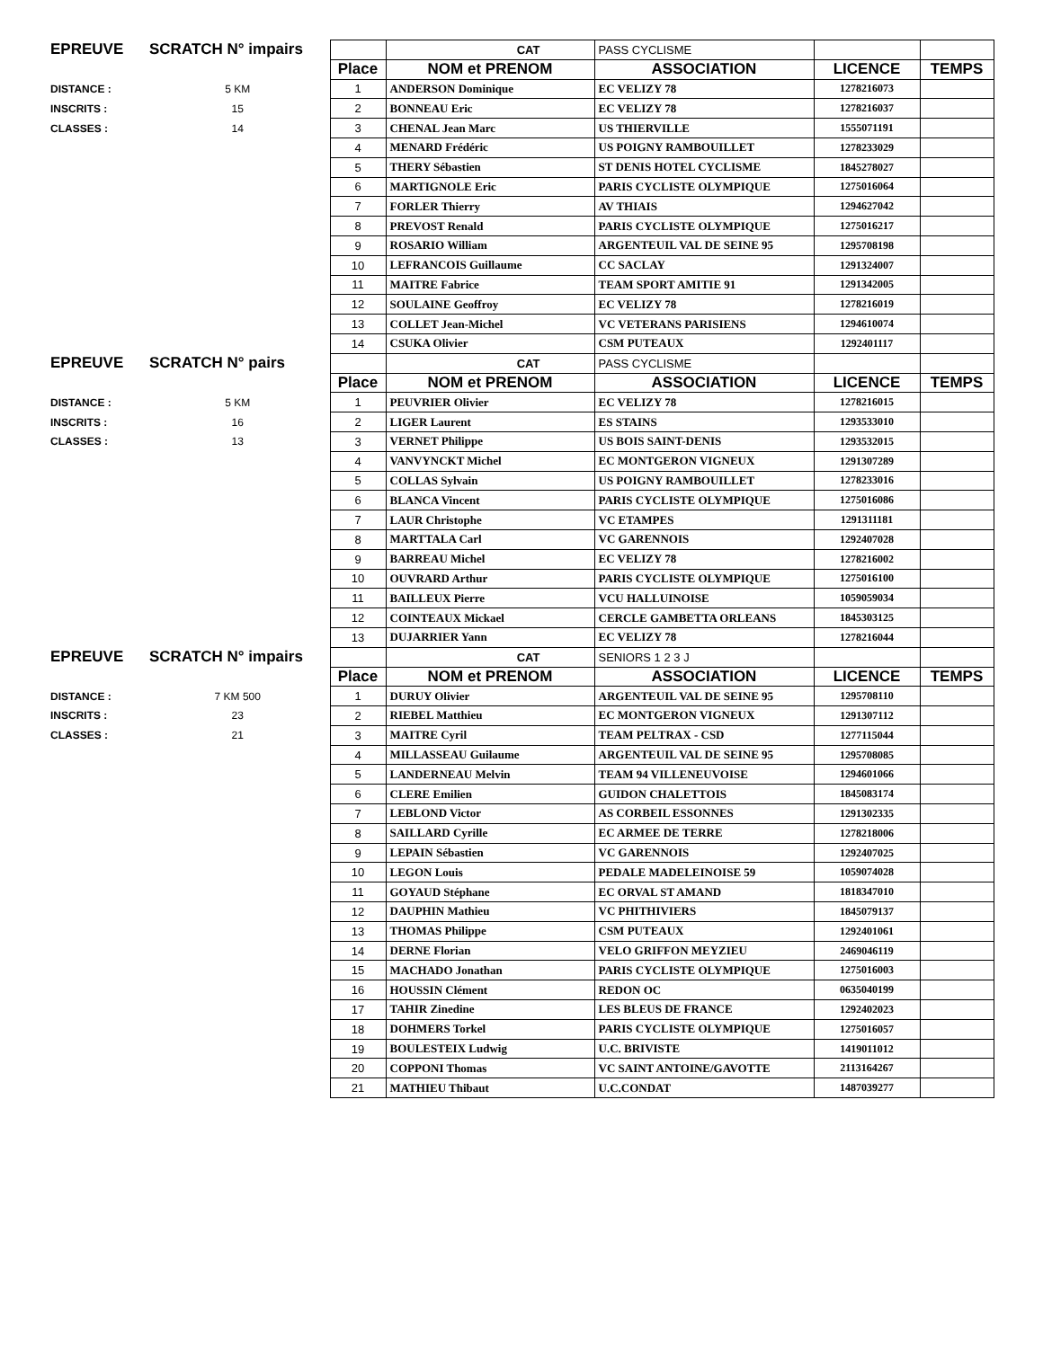| EPREUVE | SCRATCH N° impairs | | CAT | PASS CYCLISME | | |
| | | Place | NOM et PRENOM | ASSOCIATION | LICENCE | TEMPS |
| DISTANCE : | 5 KM | 1 | ANDERSON Dominique | EC VELIZY 78 | 1278216073 | |
| INSCRITS : | 15 | 2 | BONNEAU Eric | EC VELIZY 78 | 1278216037 | |
| CLASSES : | 14 | 3 | CHENAL Jean Marc | US THIERVILLE | 1555071191 | |
| | | 4 | MENARD Frédéric | US POIGNY RAMBOUILLET | 1278233029 | |
| | | 5 | THERY Sébastien | ST DENIS HOTEL CYCLISME | 1845278027 | |
| | | 6 | MARTIGNOLE Eric | PARIS CYCLISTE OLYMPIQUE | 1275016064 | |
| | | 7 | FORLER Thierry | AV THIAIS | 1294627042 | |
| | | 8 | PREVOST Renald | PARIS CYCLISTE OLYMPIQUE | 1275016217 | |
| | | 9 | ROSARIO William | ARGENTEUIL VAL DE SEINE 95 | 1295708198 | |
| | | 10 | LEFRANCOIS Guillaume | CC SACLAY | 1291324007 | |
| | | 11 | MAITRE Fabrice | TEAM SPORT AMITIE 91 | 1291342005 | |
| | | 12 | SOULAINE Geoffroy | EC VELIZY 78 | 1278216019 | |
| | | 13 | COLLET Jean-Michel | VC VETERANS PARISIENS | 1294610074 | |
| | | 14 | CSUKA Olivier | CSM PUTEAUX | 1292401117 | |
| EPREUVE | SCRATCH N° pairs | | CAT | PASS CYCLISME | | |
| | | Place | NOM et PRENOM | ASSOCIATION | LICENCE | TEMPS |
| DISTANCE : | 5 KM | 1 | PEUVRIER Olivier | EC VELIZY 78 | 1278216015 | |
| INSCRITS : | 16 | 2 | LIGER Laurent | ES STAINS | 1293533010 | |
| CLASSES : | 13 | 3 | VERNET Philippe | US BOIS SAINT-DENIS | 1293532015 | |
| | | 4 | VANVYNCKT Michel | EC MONTGERON VIGNEUX | 1291307289 | |
| | | 5 | COLLAS Sylvain | US POIGNY RAMBOUILLET | 1278233016 | |
| | | 6 | BLANCA Vincent | PARIS CYCLISTE OLYMPIQUE | 1275016086 | |
| | | 7 | LAUR Christophe | VC ETAMPES | 1291311181 | |
| | | 8 | MARTTALA Carl | VC GARENNOIS | 1292407028 | |
| | | 9 | BARREAU Michel | EC VELIZY 78 | 1278216002 | |
| | | 10 | OUVRARD Arthur | PARIS CYCLISTE OLYMPIQUE | 1275016100 | |
| | | 11 | BAILLEUX Pierre | VCU HALLUINOISE | 1059059034 | |
| | | 12 | COINTEAUX Mickael | CERCLE GAMBETTA ORLEANS | 1845303125 | |
| | | 13 | DUJARRIER Yann | EC VELIZY 78 | 1278216044 | |
| EPREUVE | SCRATCH N° impairs | | CAT | SENIORS 1 2 3 J | | |
| | | Place | NOM et PRENOM | ASSOCIATION | LICENCE | TEMPS |
| DISTANCE : | 7 KM 500 | 1 | DURUY Olivier | ARGENTEUIL VAL DE SEINE 95 | 1295708110 | |
| INSCRITS : | 23 | 2 | RIEBEL Matthieu | EC MONTGERON VIGNEUX | 1291307112 | |
| CLASSES : | 21 | 3 | MAITRE Cyril | TEAM PELTRAX - CSD | 1277115044 | |
| | | 4 | MILLASSEAU Guilaume | ARGENTEUIL VAL DE SEINE 95 | 1295708085 | |
| | | 5 | LANDERNEAU Melvin | TEAM 94 VILLENEUVOISE | 1294601066 | |
| | | 6 | CLERE Emilien | GUIDON CHALETTOIS | 1845083174 | |
| | | 7 | LEBLOND Victor | AS CORBEIL ESSONNES | 1291302335 | |
| | | 8 | SAILLARD Cyrille | EC ARMEE DE TERRE | 1278218006 | |
| | | 9 | LEPAIN Sébastien | VC GARENNOIS | 1292407025 | |
| | | 10 | LEGON Louis | PEDALE MADELEINOISE 59 | 1059074028 | |
| | | 11 | GOYAUD Stéphane | EC ORVAL ST AMAND | 1818347010 | |
| | | 12 | DAUPHIN Mathieu | VC PHITHIVIERS | 1845079137 | |
| | | 13 | THOMAS Philippe | CSM PUTEAUX | 1292401061 | |
| | | 14 | DERNE Florian | VELO GRIFFON MEYZIEU | 2469046119 | |
| | | 15 | MACHADO Jonathan | PARIS CYCLISTE OLYMPIQUE | 1275016003 | |
| | | 16 | HOUSSIN Clément | REDON OC | 0635040199 | |
| | | 17 | TAHIR Zinedine | LES BLEUS DE FRANCE | 1292402023 | |
| | | 18 | DOHMERS Torkel | PARIS CYCLISTE OLYMPIQUE | 1275016057 | |
| | | 19 | BOULESTEIX Ludwig | U.C. BRIVISTE | 1419011012 | |
| | | 20 | COPPONI Thomas | VC SAINT ANTOINE/GAVOTTE | 2113164267 | |
| | | 21 | MATHIEU Thibaut | U.C.CONDAT | 1487039277 | |